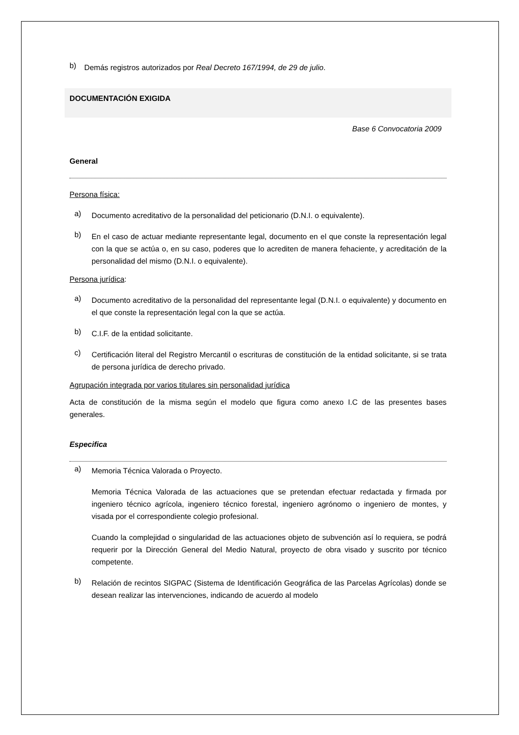b)
Demás registros autorizados por Real Decreto 167/1994, de 29 de julio.
DOCUMENTACIÓN EXIGIDA
Base 6 Convocatoria 2009
General
Persona física:
a)
Documento acreditativo de la personalidad del peticionario (D.N.I. o equivalente).
b)
En el caso de actuar mediante representante legal, documento en el que conste la representación legal con la que se actúa o, en su caso, poderes que lo acrediten de manera fehaciente, y acreditación de la personalidad del mismo (D.N.I. o equivalente).
Persona jurídica:
a)
Documento acreditativo de la personalidad del representante legal (D.N.I. o equivalente) y documento en el que conste la representación legal con la que se actúa.
b)
C.I.F. de la entidad solicitante.
c)
Certificación literal del Registro Mercantil o escrituras de constitución de la entidad solicitante, si se trata de persona jurídica de derecho privado.
Agrupación integrada por varios titulares sin personalidad jurídica
Acta de constitución de la misma según el modelo que figura como anexo I.C de las presentes bases generales.
Especifica
a)
Memoria Técnica Valorada o Proyecto.
Memoria Técnica Valorada de las actuaciones que se pretendan efectuar redactada y firmada por ingeniero técnico agrícola, ingeniero técnico forestal, ingeniero agrónomo o ingeniero de montes, y visada por el correspondiente colegio profesional.
Cuando la complejidad o singularidad de las actuaciones objeto de subvención así lo requiera, se podrá requerir por la Dirección General del Medio Natural, proyecto de obra visado y suscrito por técnico competente.
b)
Relación de recintos SIGPAC (Sistema de Identificación Geográfica de las Parcelas Agrícolas) donde se desean realizar las intervenciones, indicando de acuerdo al modelo